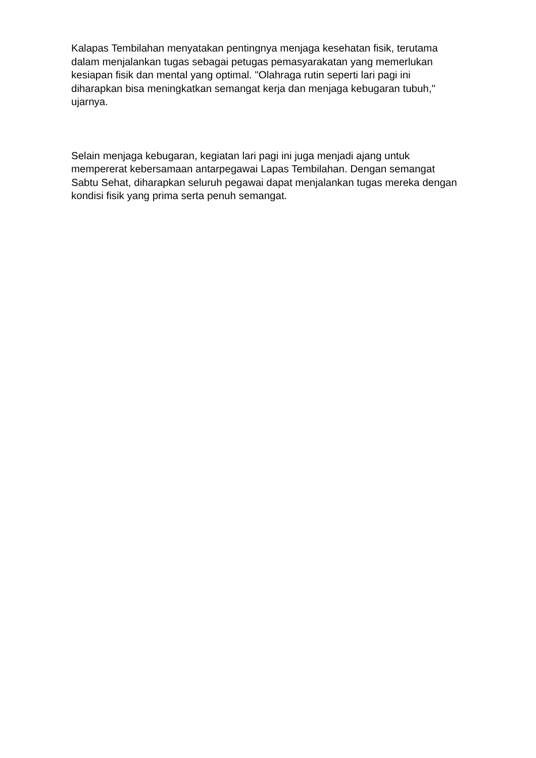Kalapas Tembilahan menyatakan pentingnya menjaga kesehatan fisik, terutama dalam menjalankan tugas sebagai petugas pemasyarakatan yang memerlukan kesiapan fisik dan mental yang optimal. "Olahraga rutin seperti lari pagi ini diharapkan bisa meningkatkan semangat kerja dan menjaga kebugaran tubuh," ujarnya.
Selain menjaga kebugaran, kegiatan lari pagi ini juga menjadi ajang untuk mempererat kebersamaan antarpegawai Lapas Tembilahan. Dengan semangat Sabtu Sehat, diharapkan seluruh pegawai dapat menjalankan tugas mereka dengan kondisi fisik yang prima serta penuh semangat.